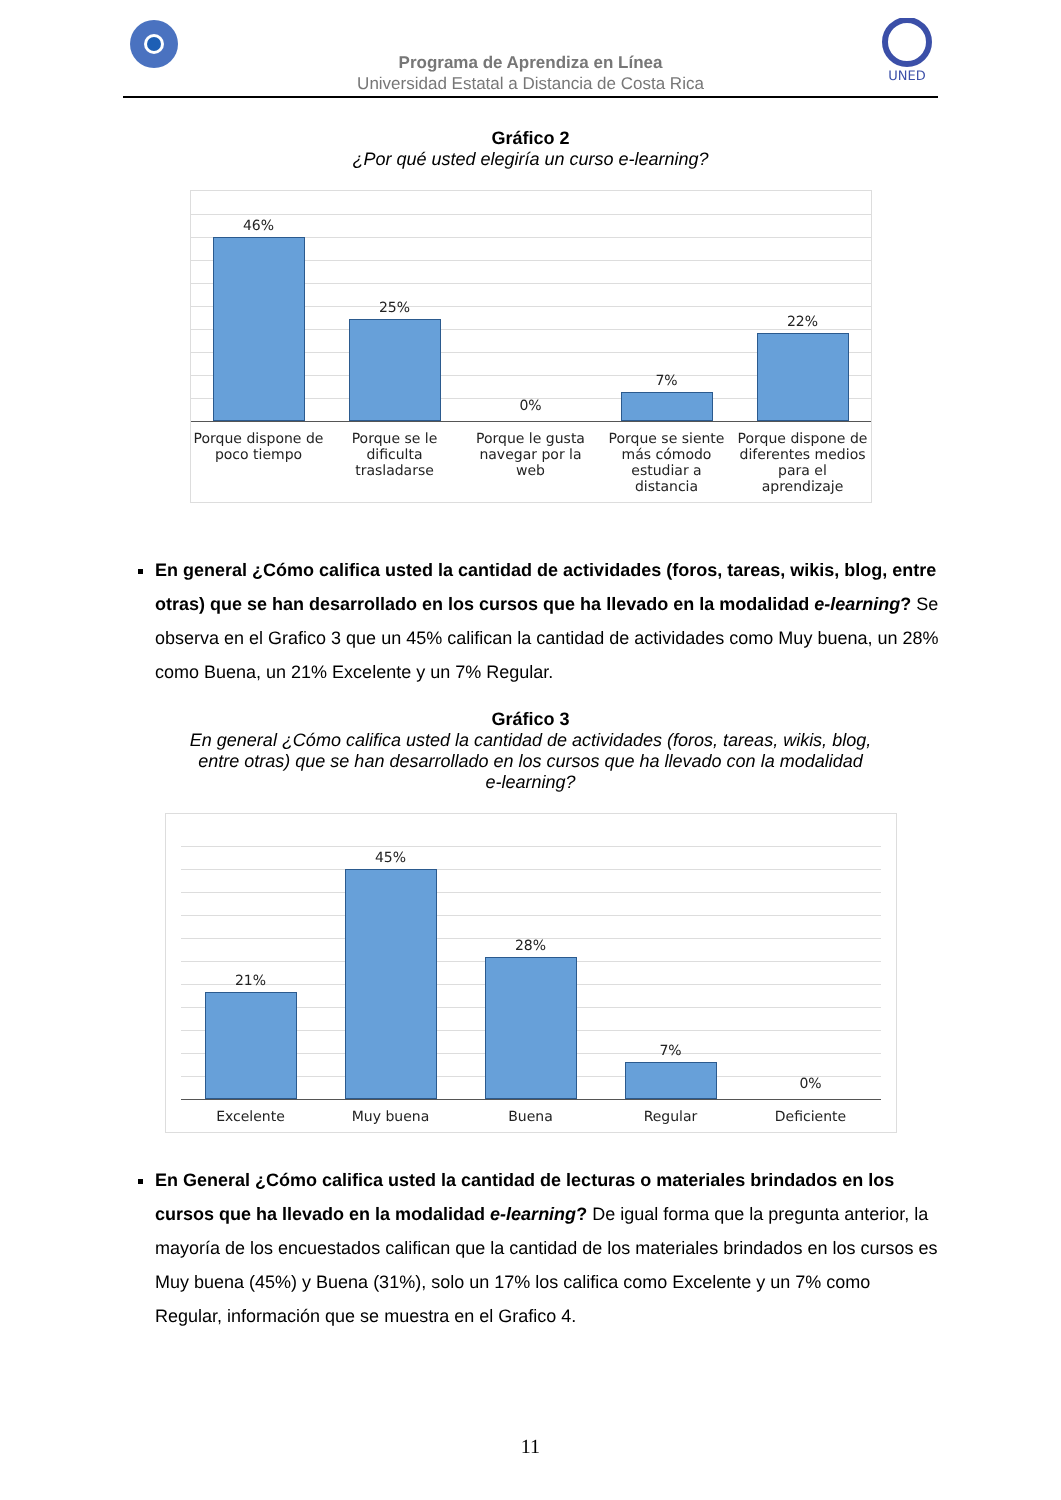Programa de Aprendiza en Línea
Universidad Estatal a Distancia de Costa Rica
UNED
Gráfico 2
¿Por qué usted elegiría un curso e-learning?
46%
25%
0%
7%
22%
Porque dispone de poco tiempo Porque se le dificulta trasladarse
Porque le gusta navegar por la web
Porque se siente más cómodo estudiar a distancia
Porque dispone de diferentes medios para el aprendizaje
En general ¿Cómo califica usted la cantidad de actividades (foros, tareas, wikis, blog, entre otras) que se han desarrollado en los cursos que ha llevado en la modalidad e-learning? Se observa en el Grafico 3 que un 45% califican la cantidad de actividades como Muy buena, un 28% como Buena, un 21% Excelente y un 7% Regular.
Gráfico 3
En general ¿Cómo califica usted la cantidad de actividades (foros, tareas, wikis, blog,
entre otras) que se han desarrollado en los cursos que ha llevado con la modalidad
e-learning?
21%
45%
28%
7%
0%
Excelente Muy buena Buena Regular Deficiente
En General ¿Cómo califica usted la cantidad de lecturas o materiales brindados en los cursos que ha llevado en la modalidad e-learning? De igual forma que la pregunta anterior, la mayoría de los encuestados califican que la cantidad de los materiales brindados en los cursos es Muy buena (45%) y Buena (31%), solo un 17% los califica como Excelente y un 7% como Regular, información que se muestra en el Grafico 4.
11